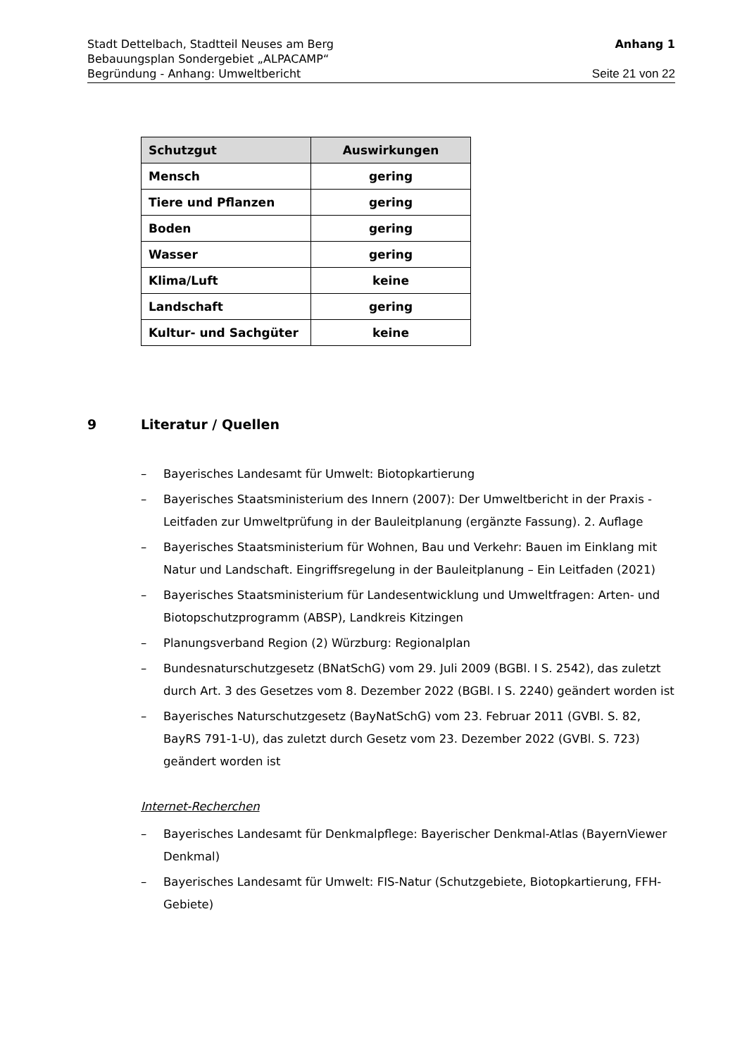Stadt Dettelbach, Stadtteil Neuses am Berg Anhang 1
Bebauungsplan Sondergebiet „ALPACAMP“
Begründung - Anhang: Umweltbericht Seite 21 von 22
| Schutzgut | Auswirkungen |
| --- | --- |
| Mensch | gering |
| Tiere und Pflanzen | gering |
| Boden | gering |
| Wasser | gering |
| Klima/Luft | keine |
| Landschaft | gering |
| Kultur- und Sachgüter | keine |
9 Literatur / Quellen
– Bayerisches Landesamt für Umwelt: Biotopkartierung
– Bayerisches Staatsministerium des Innern (2007): Der Umweltbericht in der Praxis - Leitfaden zur Umweltprüfung in der Bauleitplanung (ergänzte Fassung). 2. Auflage
– Bayerisches Staatsministerium für Wohnen, Bau und Verkehr: Bauen im Einklang mit Natur und Landschaft. Eingriffsregelung in der Bauleitplanung – Ein Leitfaden (2021)
– Bayerisches Staatsministerium für Landesentwicklung und Umweltfragen: Arten- und Biotopschutzprogramm (ABSP), Landkreis Kitzingen
– Planungsverband Region (2) Würzburg: Regionalplan
– Bundesnaturschutzgesetz (BNatSchG) vom 29. Juli 2009 (BGBl. I S. 2542), das zuletzt durch Art. 3 des Gesetzes vom 8. Dezember 2022 (BGBl. I S. 2240) geändert worden ist
– Bayerisches Naturschutzgesetz (BayNatSchG) vom 23. Februar 2011 (GVBl. S. 82, BayRS 791-1-U), das zuletzt durch Gesetz vom 23. Dezember 2022 (GVBl. S. 723) geändert worden ist
Internet-Recherchen
– Bayerisches Landesamt für Denkmalpflege: Bayerischer Denkmal-Atlas (BayernViewer Denkmal)
– Bayerisches Landesamt für Umwelt: FIS-Natur (Schutzgebiete, Biotopkartierung, FFH-Gebiete)